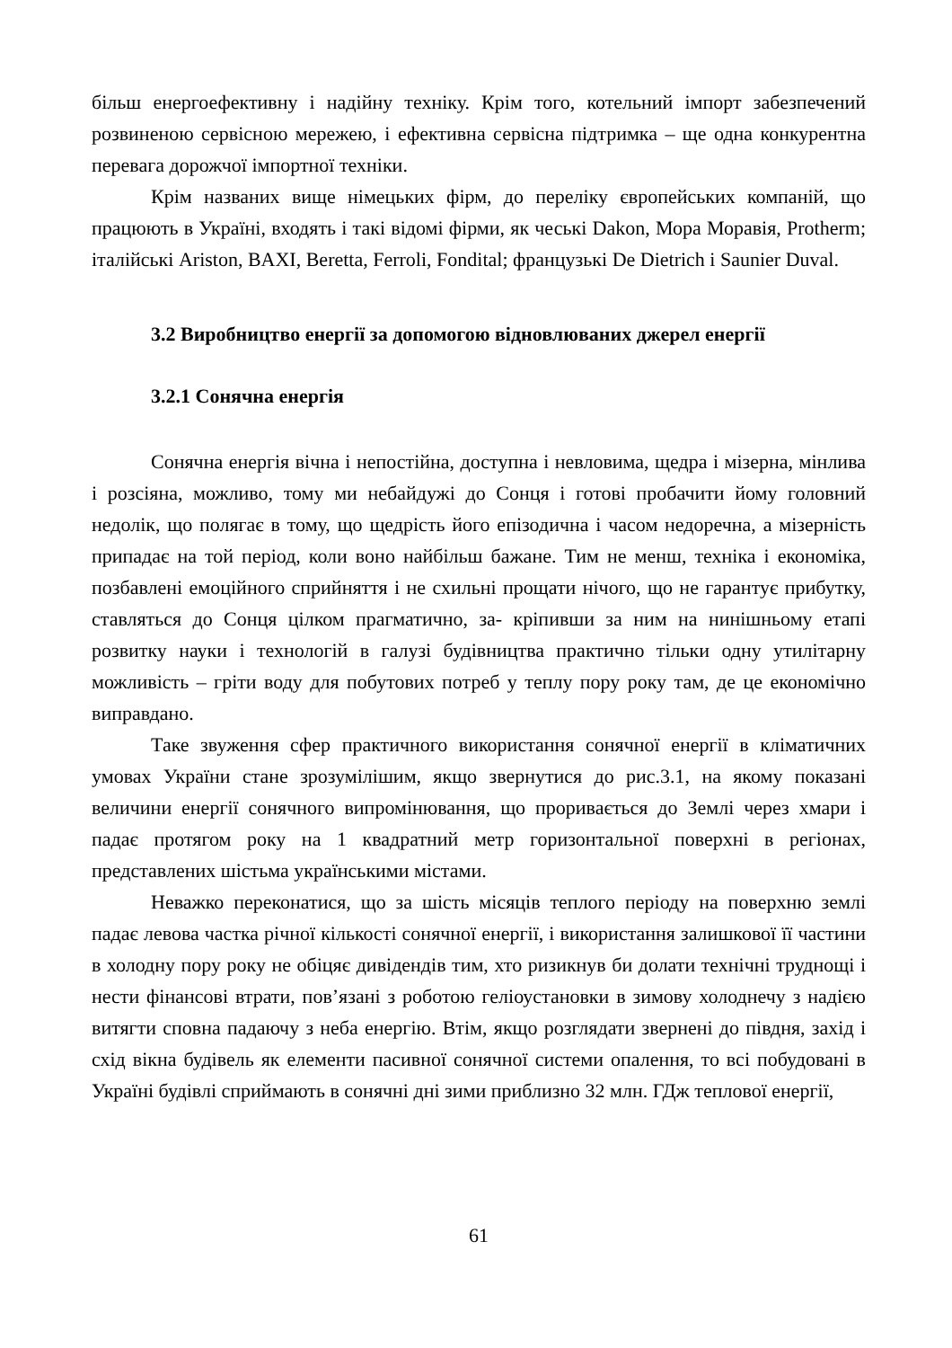більш енергоефективну і надійну техніку. Крім того, котельний імпорт забезпечений розвиненою сервісною мережею, і ефективна сервісна підтримка – ще одна конкурентна перевага дорожчої імпортної техніки.
Крім названих вище німецьких фірм, до переліку європейських компаній, що працюють в Україні, входять і такі відомі фірми, як чеські Dakon, Мора Моравія, Protherm; італійські Ariston, BAXI, Beretta, Ferroli, Fondital; французькі De Dietrich і Saunier Duval.
3.2 Виробництво енергії за допомогою відновлюваних джерел енергії
3.2.1 Сонячна енергія
Сонячна енергія вічна і непостійна, доступна і невловима, щедра і мізерна, мінлива і розсіяна, можливо, тому ми небайдужі до Сонця і готові пробачити йому головний недолік, що полягає в тому, що щедрість його епізодична і часом недоречна, а мізерність припадає на той період, коли воно найбільш бажане. Тим не менш, техніка і економіка, позбавлені емоційного сприйняття і не схильні прощати нічого, що не гарантує прибутку, ставляться до Сонця цілком прагматично, за- кріпивши за ним на нинішньому етапі розвитку науки і технологій в галузі будівництва практично тільки одну утилітарну можливість – гріти воду для побутових потреб у теплу пору року там, де це економічно виправдано.
Таке звуження сфер практичного використання сонячної енергії в кліматичних умовах України стане зрозумілішим, якщо звернутися до рис.3.1, на якому показані величини енергії сонячного випромінювання, що проривається до Землі через хмари і падає протягом року на 1 квадратний метр горизонтальної поверхні в регіонах, представлених шістьма українськими містами.
Неважко переконатися, що за шість місяців теплого періоду на поверхню землі падає левова частка річної кількості сонячної енергії, і використання залишкової її частини в холодну пору року не обіцяє дивідендів тим, хто ризикнув би долати технічні труднощі і нести фінансові втрати, пов’язані з роботою геліоустановки в зимову холоднечу з надією витягти сповна падаючу з неба енергію. Втім, якщо розглядати звернені до півдня, захід і схід вікна будівель як елементи пасивної сонячної системи опалення, то всі побудовані в Україні будівлі сприймають в сонячні дні зими приблизно 32 млн. ГДж теплової енергії,
61